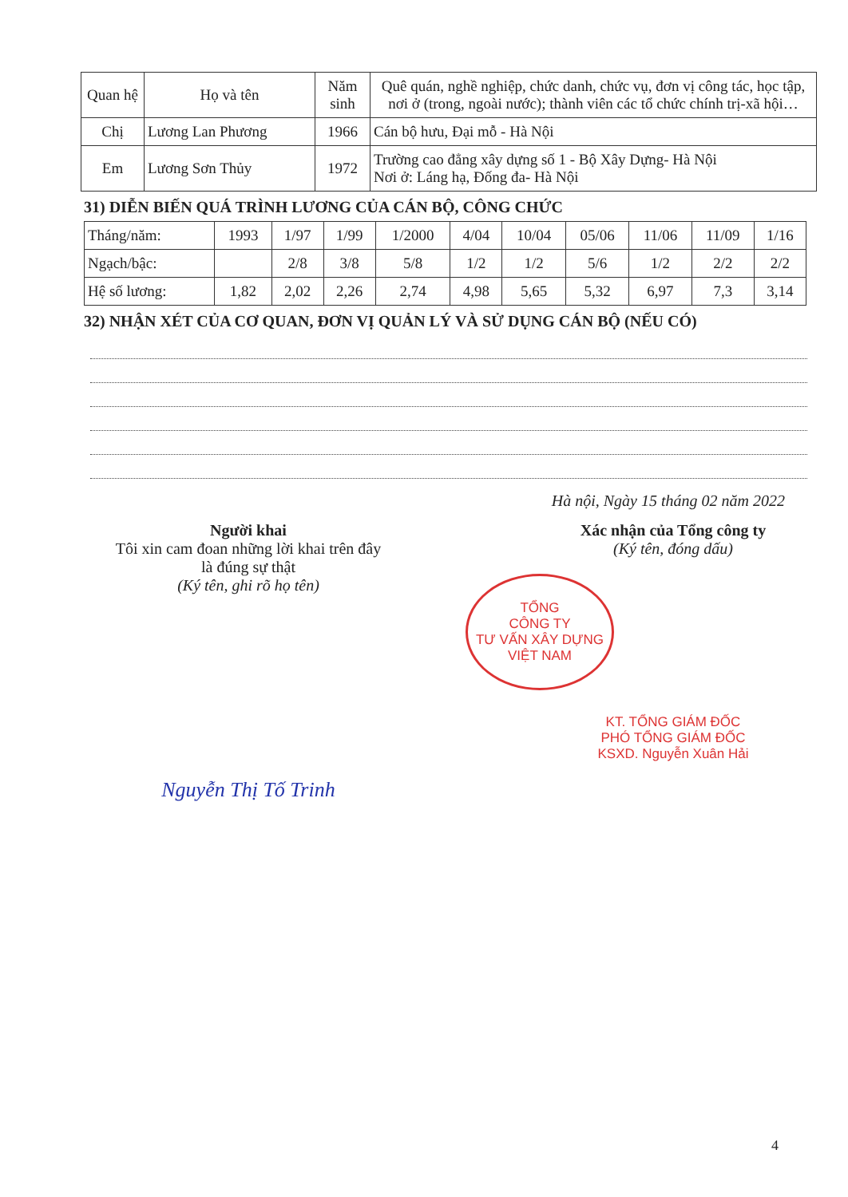| Quan hệ | Họ và tên | Năm sinh | Quê quán, nghề nghiệp, chức danh, chức vụ, đơn vị công tác, học tập, nơi ở (trong, ngoài nước); thành viên các tổ chức chính trị-xã hội… |
| --- | --- | --- | --- |
| Chị | Lương Lan Phương | 1966 | Cán bộ hưu, Đại mỗ - Hà Nội |
| Em | Lương Sơn Thủy | 1972 | Trường cao đẳng xây dựng số 1 - Bộ Xây Dựng- Hà Nội Nơi ở: Láng hạ, Đống đa- Hà Nội |
31) DIỄN BIẾN QUÁ TRÌNH LƯƠNG CỦA CÁN BỘ, CÔNG CHỨC
| Tháng/năm: | 1993 | 1/97 | 1/99 | 1/2000 | 4/04 | 10/04 | 05/06 | 11/06 | 11/09 | 1/16 |
| Ngạch/bậc: | | 2/8 | 3/8 | 5/8 | 1/2 | 1/2 | 5/6 | 1/2 | 2/2 | 2/2 |
| Hệ số lương: | 1,82 | 2,02 | 2,26 | 2,74 | 4,98 | 5,65 | 5,32 | 6,97 | 7,3 | 3,14 |
32) NHẬN XÉT CỦA CƠ QUAN, ĐƠN VỊ QUẢN LÝ VÀ SỬ DỤNG CÁN BỘ (NẾU CÓ)
Hà nội, Ngày 15 tháng 02 năm 2022
Người khai
Tôi xin cam đoan những lời khai trên đây
là đúng sự thật
(Ký tên, ghi rõ họ tên)
Nguyễn Thị Tố Trinh
Xác nhận của Tổng công ty
(Ký tên, đóng dấu)
TỔNG
CÔNG TY
TƯ VẤN XÂY DỰNG
VIỆT NAM
KT. TỔNG GIÁM ĐỐC
PHÓ TỔNG GIÁM ĐỐC
KSXD. Nguyễn Xuân Hải
4